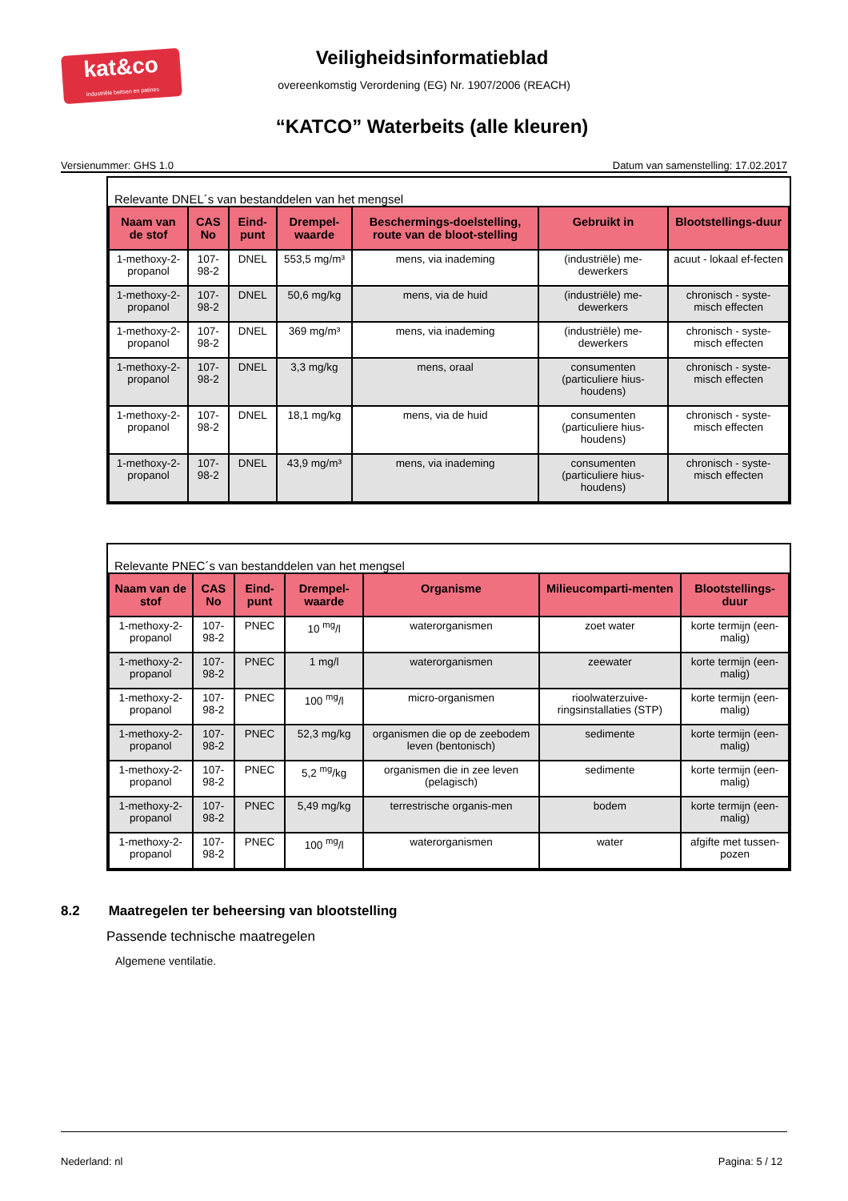kat&co
Industriële beitsen en patines
Veiligheidsinformatieblad
overeenkomstig Verordening (EG) Nr. 1907/2006 (REACH)
“KATCO” Waterbeits (alle kleuren)
Versienummer: GHS 1.0 Datum van samenstelling: 17.02.2017
Relevante DNEL´s van bestanddelen van het mengsel
| Naam van de stof | CAS No | Eind-punt | Drempel-waarde | Beschermings-doelstelling, route van de bloot-stelling | Gebruikt in | Blootstellings-duur |
| --- | --- | --- | --- | --- | --- | --- |
| 1-methoxy-2-propanol | 107-98-2 | DNEL | 553,5 mg/m³ | mens, via inademing | (industriële) me-dewerkers | acuut - lokaal ef-fecten |
| 1-methoxy-2-propanol | 107-98-2 | DNEL | 50,6 mg/kg | mens, via de huid | (industriële) me-dewerkers | chronisch - syste-misch effecten |
| 1-methoxy-2-propanol | 107-98-2 | DNEL | 369 mg/m³ | mens, via inademing | (industriële) me-dewerkers | chronisch - syste-misch effecten |
| 1-methoxy-2-propanol | 107-98-2 | DNEL | 3,3 mg/kg | mens, oraal | consumenten (particuliere hius-houdens) | chronisch - syste-misch effecten |
| 1-methoxy-2-propanol | 107-98-2 | DNEL | 18,1 mg/kg | mens, via de huid | consumenten (particuliere hius-houdens) | chronisch - syste-misch effecten |
| 1-methoxy-2-propanol | 107-98-2 | DNEL | 43,9 mg/m³ | mens, via inademing | consumenten (particuliere hius-houdens) | chronisch - syste-misch effecten |
Relevante PNEC´s van bestanddelen van het mengsel
| Naam van de stof | CAS No | Eind-punt | Drempel-waarde | Organisme | Milieucomparti-menten | Blootstellings-duur |
| --- | --- | --- | --- | --- | --- | --- |
| 1-methoxy-2-propanol | 107-98-2 | PNEC | 10 <sup>mg</sup>/l | waterorganismen | zoet water | korte termijn (een-malig) |
| 1-methoxy-2-propanol | 107-98-2 | PNEC | 1 mg/l | waterorganismen | zeewater | korte termijn (een-malig) |
| 1-methoxy-2-propanol | 107-98-2 | PNEC | 100 <sup>mg</sup>/l | micro-organismen | rioolwaterzuive-ringsinstallaties (STP) | korte termijn (een-malig) |
| 1-methoxy-2-propanol | 107-98-2 | PNEC | 52,3 mg/kg | organismen die op de zeebodem leven (bentonisch) | sedimente | korte termijn (een-malig) |
| 1-methoxy-2-propanol | 107-98-2 | PNEC | 5,2 <sup>mg</sup>/kg | organismen die in zee leven (pelagisch) | sedimente | korte termijn (een-malig) |
| 1-methoxy-2-propanol | 107-98-2 | PNEC | 5,49 mg/kg | terrestrische organis-men | bodem | korte termijn (een-malig) |
| 1-methoxy-2-propanol | 107-98-2 | PNEC | 100 <sup>mg</sup>/l | waterorganismen | water | afgifte met tussen-pozen |
8.2 Maatregelen ter beheersing van blootstelling
Passende technische maatregelen
Algemene ventilatie.
Nederland: nl Pagina: 5 / 12